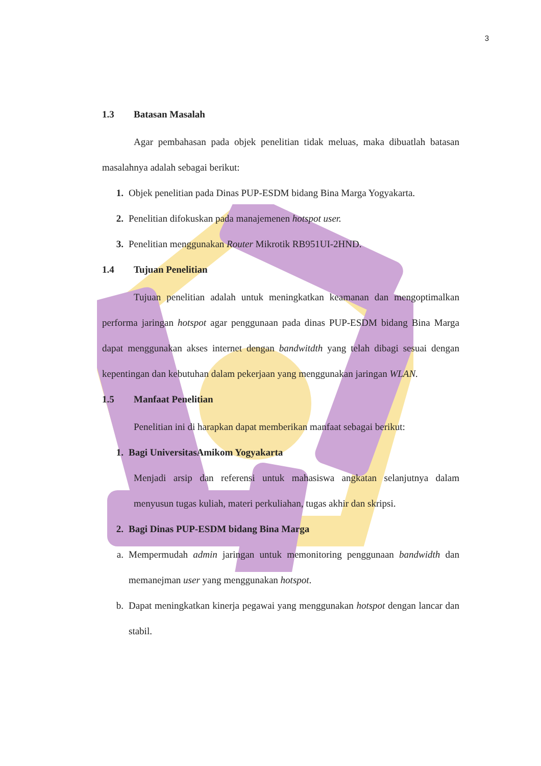3
1.3 Batasan Masalah
Agar pembahasan pada objek penelitian tidak meluas, maka dibuatlah batasan masalahnya adalah sebagai berikut:
1. Objek penelitian pada Dinas PUP-ESDM bidang Bina Marga Yogyakarta.
2. Penelitian difokuskan pada manajemenen hotspot user.
3. Penelitian menggunakan Router Mikrotik RB951UI-2HND.
1.4 Tujuan Penelitian
Tujuan penelitian adalah untuk meningkatkan keamanan dan mengoptimalkan performa jaringan hotspot agar penggunaan pada dinas PUP-ESDM bidang Bina Marga dapat menggunakan akses internet dengan bandwitdth yang telah dibagi sesuai dengan kepentingan dan kebutuhan dalam pekerjaan yang menggunakan jaringan WLAN.
1.5 Manfaat Penelitian
Penelitian ini di harapkan dapat memberikan manfaat sebagai berikut:
1. Bagi UniversitasAmikom Yogyakarta
Menjadi arsip dan referensi untuk mahasiswa angkatan selanjutnya dalam menyusun tugas kuliah, materi perkuliahan, tugas akhir dan skripsi.
2. Bagi Dinas PUP-ESDM bidang Bina Marga
a. Mempermudah admin jaringan untuk memonitoring penggunaan bandwidth dan memanejman user yang menggunakan hotspot.
b. Dapat meningkatkan kinerja pegawai yang menggunakan hotspot dengan lancar dan stabil.